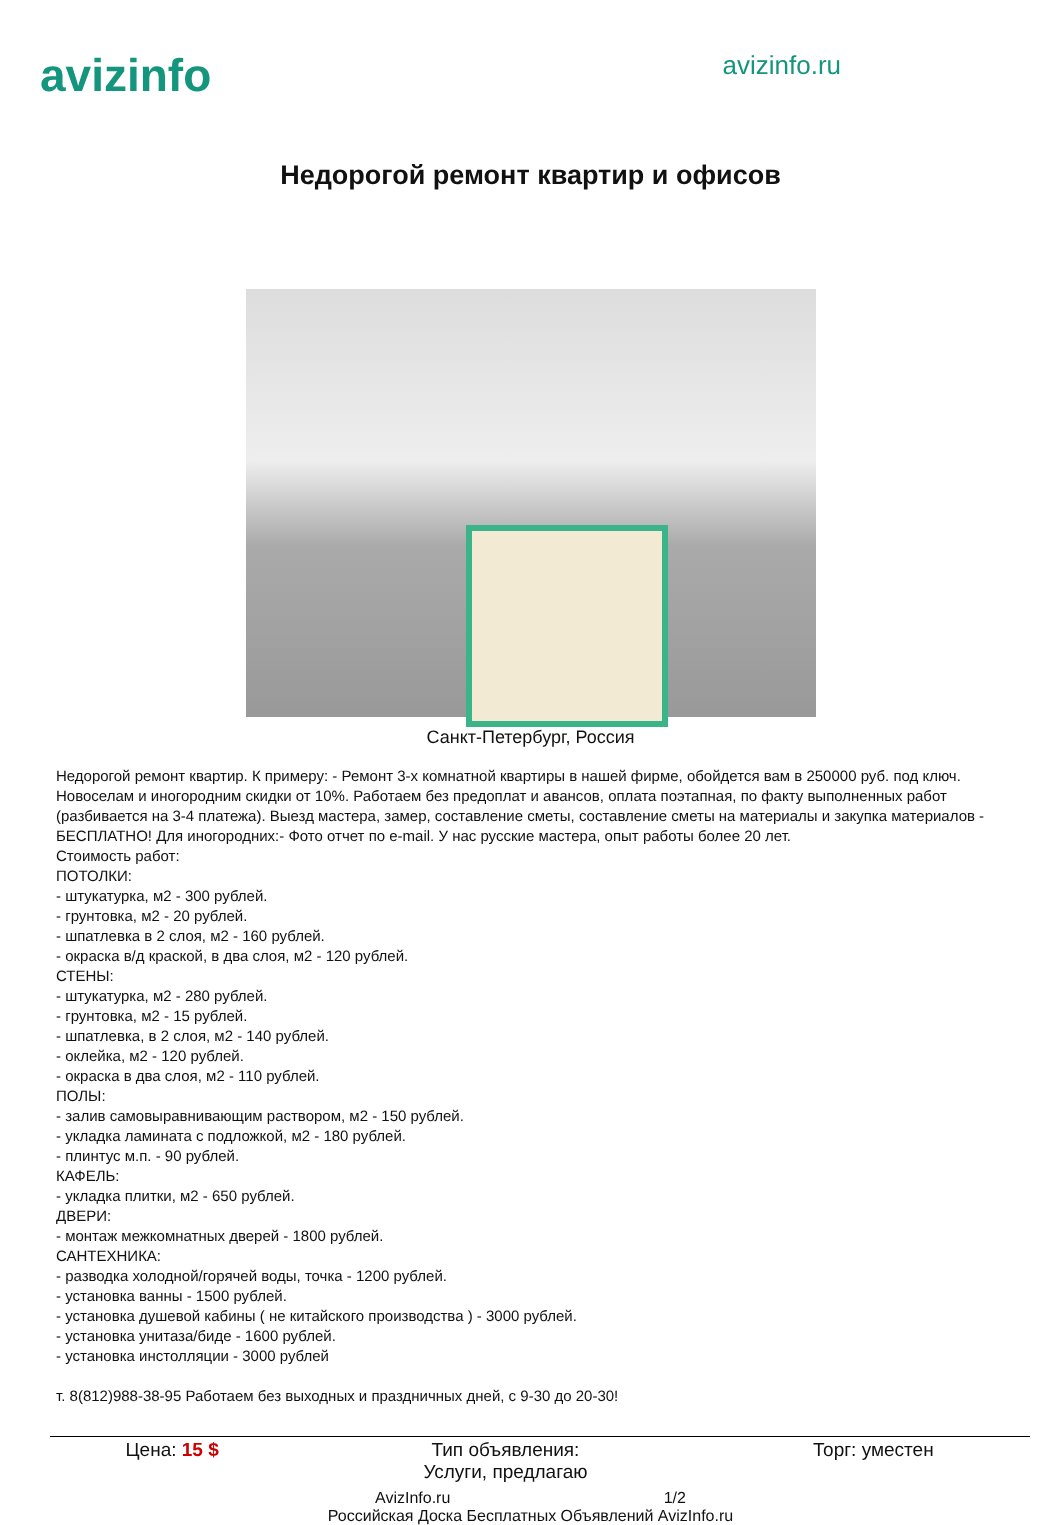avizinfo
avizinfo.ru
Недорогой ремонт квартир и офисов
Санкт-Петербург, Россия
Недорогой ремонт квартир. К примеру: - Ремонт 3-х комнатной квартиры в нашей фирме, обойдется вам в 250000 руб. под ключ. Новоселам и иногородним скидки от 10%. Работаем без предоплат и авансов, оплата поэтапная, по факту выполненных работ (разбивается на 3-4 платежа). Выезд мастера, замер, составление сметы, составление сметы на материалы и закупка материалов - БЕСПЛАТНО! Для иногородних:- Фото отчет по e-mail. У нас русские мастера, опыт работы более 20 лет.
Стоимость работ:
ПОТОЛКИ:
- штукатурка, м2 - 300 рублей.
- грунтовка, м2 - 20 рублей.
- шпатлевка в 2 слоя, м2 - 160 рублей.
- окраска в/д краской, в два слоя, м2 - 120 рублей.
СТЕНЫ:
- штукатурка, м2 - 280 рублей.
- грунтовка, м2 - 15 рублей.
- шпатлевка, в 2 слоя, м2 - 140 рублей.
- оклейка, м2 - 120 рублей.
- окраска в два слоя, м2 - 110 рублей.
ПОЛЫ:
- залив самовыравнивающим раствором, м2 - 150 рублей.
- укладка ламината с подложкой, м2 - 180 рублей.
- плинтус м.п. - 90 рублей.
КАФЕЛЬ:
- укладка плитки, м2 - 650 рублей.
ДВЕРИ:
- монтаж межкомнатных дверей - 1800 рублей.
САНТЕХНИКА:
- разводка холодной/горячей воды, точка - 1200 рублей.
- установка ванны - 1500 рублей.
- установка душевой кабины ( не китайского производства ) - 3000 рублей.
- установка унитаза/биде - 1600 рублей.
- установка инстолляции - 3000 рублей
т. 8(812)988-38-95 Работаем без выходных и праздничных дней, с 9-30 до 20-30!
| Цена: 15 $ | Тип объявления: Услуги, предлагаю | Торг: уместен |
AvizInfo.ru 1/2
Российская Доска Бесплатных Объявлений AvizInfo.ru